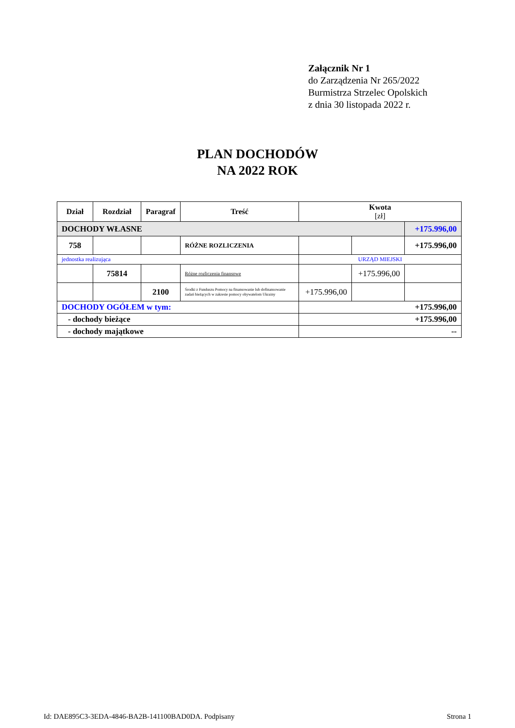Załącznik Nr 1
do Zarządzenia Nr 265/2022
Burmistrza Strzelec Opolskich
z dnia 30 listopada 2022 r.
PLAN DOCHODÓW
NA 2022 ROK
| Dział | Rozdział | Paragraf | Treść | Kwota [zł] | | |
| --- | --- | --- | --- | --- | --- | --- |
| DOCHODY WŁASNE | | | | | | +175.996,00 |
| 758 | | | RÓŻNE ROZLICZENIA | | | +175.996,00 |
| jednostka realizująca | | | | URZĄD MIEJSKI | | |
| | 75814 | | Różne rozliczenia finansowe | | +175.996,00 | |
| | | 2100 | Środki z Funduszu Pomocy na finansowanie lub dofinansowanie zadań bieżących w zakresie pomocy obywatelom Ukrainy | +175.996,00 | | |
| DOCHODY OGÓŁEM w tym: | | | | +175.996,00 | | |
| - dochody bieżące | | | | +175.996,00 | | |
| - dochody majątkowe | | | | -- | | |
Id: DAE895C3-3EDA-4846-BA2B-141100BAD0DA. Podpisany Strona 1